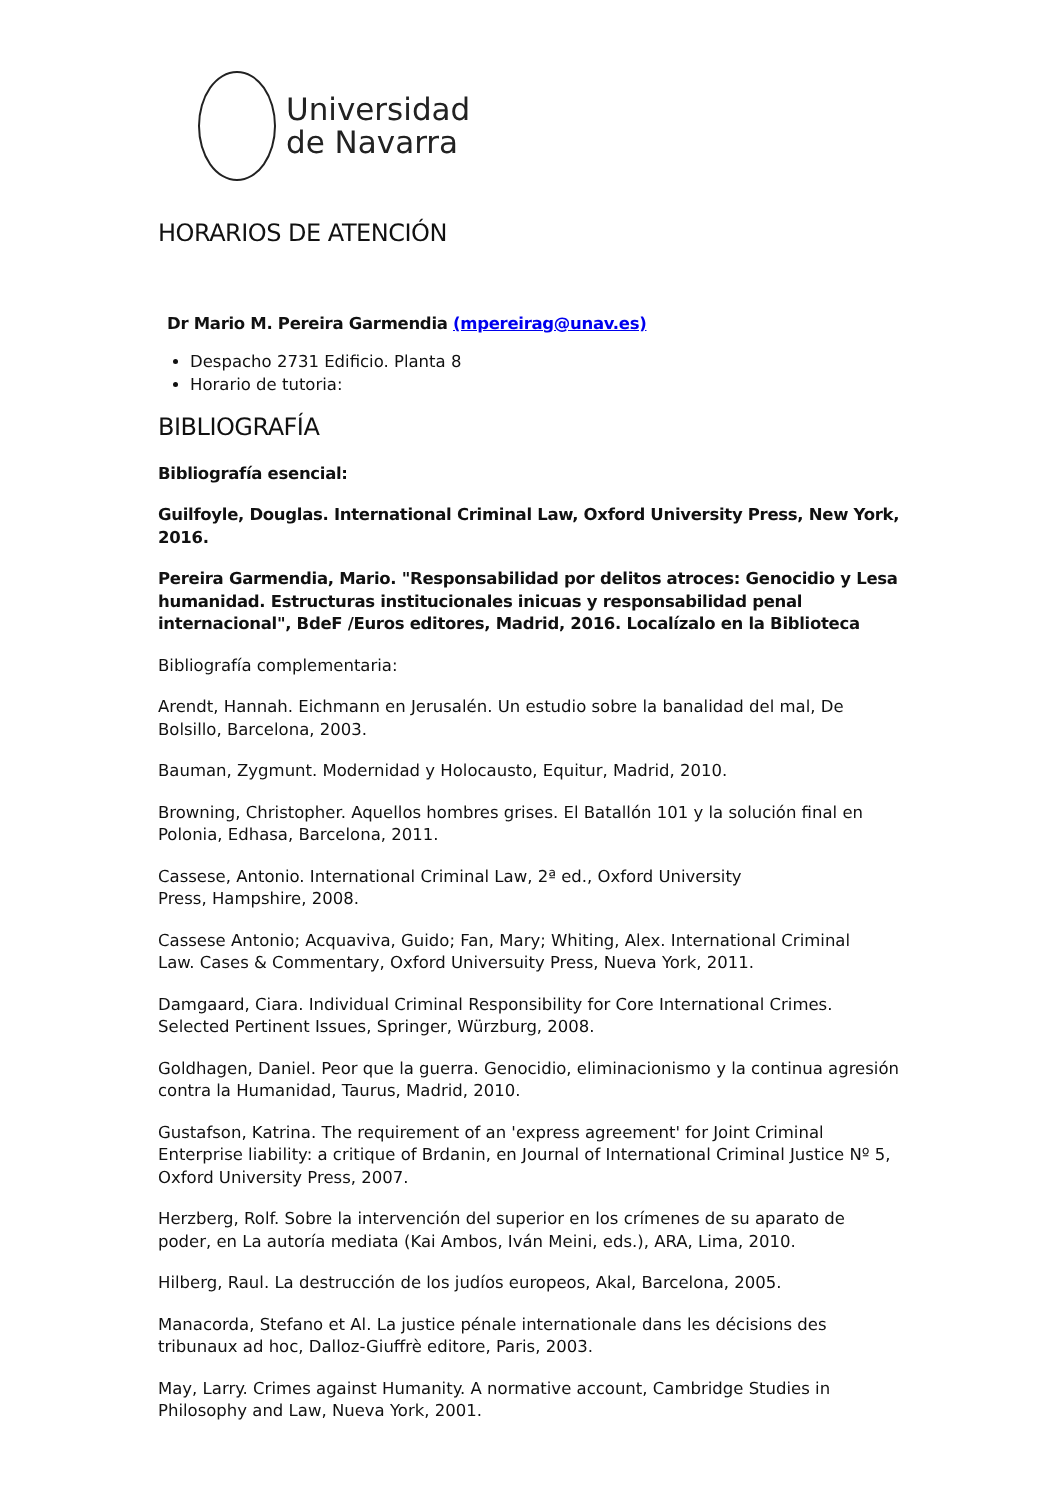Universidad
de Navarra
HORARIOS DE ATENCIÓN
Dr Mario M. Pereira Garmendia (mpereirag@unav.es)
Despacho 2731 Edificio. Planta 8
Horario de tutoria:
BIBLIOGRAFÍA
Bibliografía esencial:
Guilfoyle, Douglas. International Criminal Law, Oxford University Press, New York, 2016.
Pereira Garmendia, Mario. "Responsabilidad por delitos atroces: Genocidio y Lesa humanidad. Estructuras institucionales inicuas y responsabilidad penal internacional", BdeF /Euros editores, Madrid, 2016. Localízalo en la Biblioteca
Bibliografía complementaria:
Arendt, Hannah. Eichmann en Jerusalén. Un estudio sobre la banalidad del mal, De Bolsillo, Barcelona, 2003.
Bauman, Zygmunt. Modernidad y Holocausto, Equitur, Madrid, 2010.
Browning, Christopher. Aquellos hombres grises. El Batallón 101 y la solución final en Polonia, Edhasa, Barcelona, 2011.
Cassese, Antonio. International Criminal Law, 2ª ed., Oxford University
Press, Hampshire, 2008.
Cassese Antonio; Acquaviva, Guido; Fan, Mary; Whiting, Alex. International Criminal
Law. Cases & Commentary, Oxford Universuity Press, Nueva York, 2011.
Damgaard, Ciara. Individual Criminal Responsibility for Core International Crimes. Selected Pertinent Issues, Springer, Würzburg, 2008.
Goldhagen, Daniel. Peor que la guerra. Genocidio, eliminacionismo y la continua agresión contra la Humanidad, Taurus, Madrid, 2010.
Gustafson, Katrina. The requirement of an 'express agreement' for Joint Criminal Enterprise liability: a critique of Brdanin, en Journal of International Criminal Justice Nº 5, Oxford University Press, 2007.
Herzberg, Rolf. Sobre la intervención del superior en los crímenes de su aparato de poder, en La autoría mediata (Kai Ambos, Iván Meini, eds.), ARA, Lima, 2010.
Hilberg, Raul. La destrucción de los judíos europeos, Akal, Barcelona, 2005.
Manacorda, Stefano et Al. La justice pénale internationale dans les décisions des tribunaux ad hoc, Dalloz-Giuffrè editore, Paris, 2003.
May, Larry. Crimes against Humanity. A normative account, Cambridge Studies in Philosophy and Law, Nueva York, 2001.